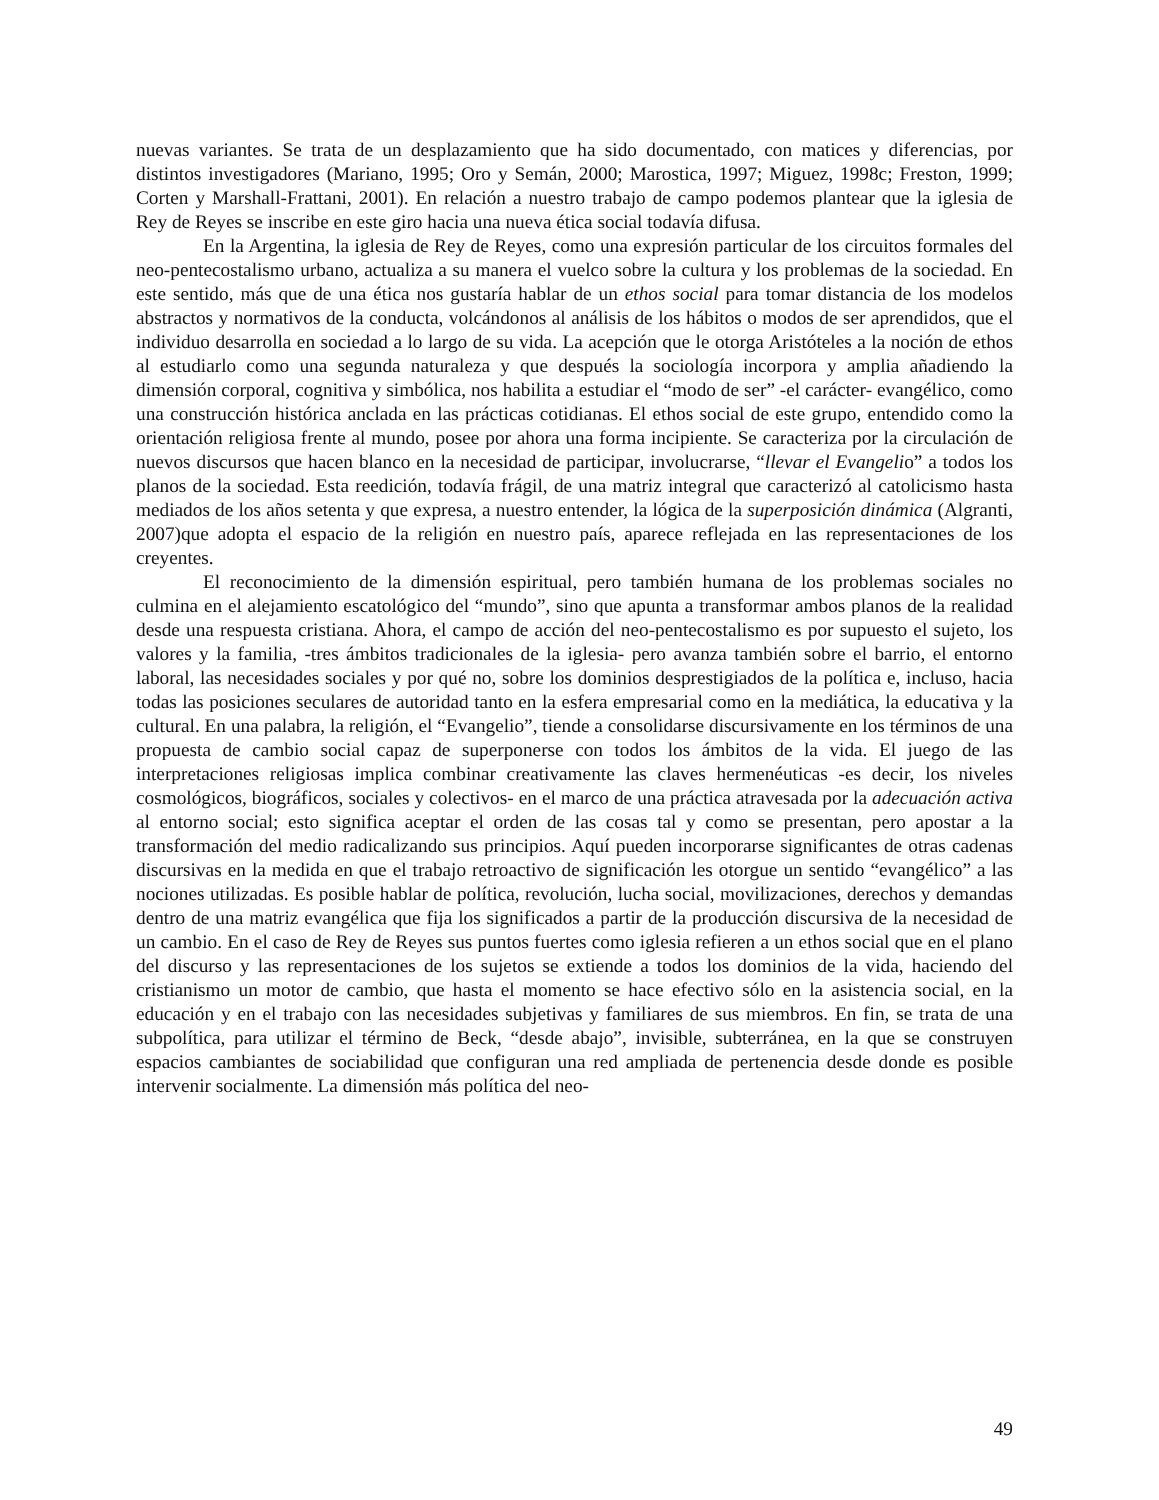nuevas variantes. Se trata de un desplazamiento que ha sido documentado, con matices y diferencias, por distintos investigadores (Mariano, 1995; Oro y Semán, 2000; Marostica, 1997; Miguez, 1998c; Freston, 1999; Corten y Marshall-Frattani, 2001). En relación a nuestro trabajo de campo podemos plantear que la iglesia de Rey de Reyes se inscribe en este giro hacia una nueva ética social todavía difusa.
En la Argentina, la iglesia de Rey de Reyes, como una expresión particular de los circuitos formales del neo-pentecostalismo urbano, actualiza a su manera el vuelco sobre la cultura y los problemas de la sociedad. En este sentido, más que de una ética nos gustaría hablar de un ethos social para tomar distancia de los modelos abstractos y normativos de la conducta, volcándonos al análisis de los hábitos o modos de ser aprendidos, que el individuo desarrolla en sociedad a lo largo de su vida. La acepción que le otorga Aristóteles a la noción de ethos al estudiarlo como una segunda naturaleza y que después la sociología incorpora y amplia añadiendo la dimensión corporal, cognitiva y simbólica, nos habilita a estudiar el “modo de ser” -el carácter- evangélico, como una construcción histórica anclada en las prácticas cotidianas. El ethos social de este grupo, entendido como la orientación religiosa frente al mundo, posee por ahora una forma incipiente. Se caracteriza por la circulación de nuevos discursos que hacen blanco en la necesidad de participar, involucrarse, “llevar el Evangelio” a todos los planos de la sociedad. Esta reedición, todavía frágil, de una matriz integral que caracterizó al catolicismo hasta mediados de los años setenta y que expresa, a nuestro entender, la lógica de la superposición dinámica (Algranti, 2007)que adopta el espacio de la religión en nuestro país, aparece reflejada en las representaciones de los creyentes.
El reconocimiento de la dimensión espiritual, pero también humana de los problemas sociales no culmina en el alejamiento escatológico del “mundo”, sino que apunta a transformar ambos planos de la realidad desde una respuesta cristiana. Ahora, el campo de acción del neo-pentecostalismo es por supuesto el sujeto, los valores y la familia, -tres ámbitos tradicionales de la iglesia- pero avanza también sobre el barrio, el entorno laboral, las necesidades sociales y por qué no, sobre los dominios desprestigiados de la política e, incluso, hacia todas las posiciones seculares de autoridad tanto en la esfera empresarial como en la mediática, la educativa y la cultural. En una palabra, la religión, el “Evangelio”, tiende a consolidarse discursivamente en los términos de una propuesta de cambio social capaz de superponerse con todos los ámbitos de la vida. El juego de las interpretaciones religiosas implica combinar creativamente las claves hermenéuticas -es decir, los niveles cosmológicos, biográficos, sociales y colectivos- en el marco de una práctica atravesada por la adecuación activa al entorno social; esto significa aceptar el orden de las cosas tal y como se presentan, pero apostar a la transformación del medio radicalizando sus principios. Aquí pueden incorporarse significantes de otras cadenas discursivas en la medida en que el trabajo retroactivo de significación les otorgue un sentido “evangélico” a las nociones utilizadas. Es posible hablar de política, revolución, lucha social, movilizaciones, derechos y demandas dentro de una matriz evangélica que fija los significados a partir de la producción discursiva de la necesidad de un cambio. En el caso de Rey de Reyes sus puntos fuertes como iglesia refieren a un ethos social que en el plano del discurso y las representaciones de los sujetos se extiende a todos los dominios de la vida, haciendo del cristianismo un motor de cambio, que hasta el momento se hace efectivo sólo en la asistencia social, en la educación y en el trabajo con las necesidades subjetivas y familiares de sus miembros. En fin, se trata de una subpolítica, para utilizar el término de Beck, “desde abajo”, invisible, subterránea, en la que se construyen espacios cambiantes de sociabilidad que configuran una red ampliada de pertenencia desde donde es posible intervenir socialmente. La dimensión más política del neo-
49